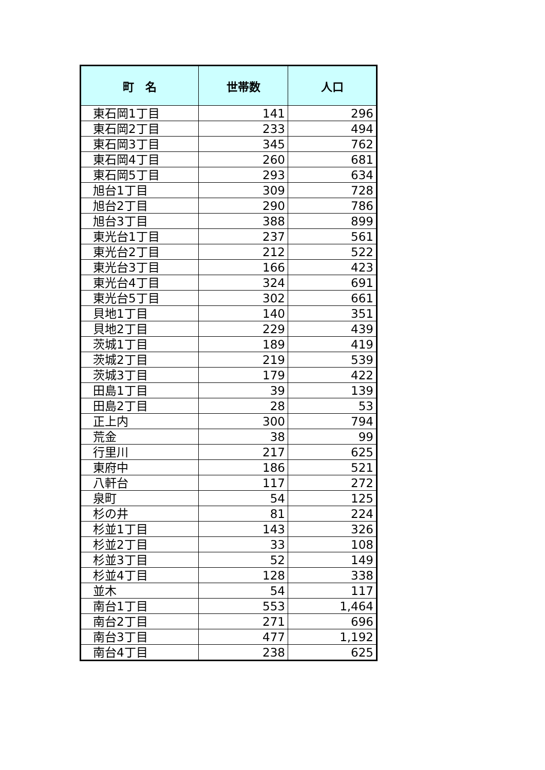| 町 名 | 世帯数 | 人口 |
| --- | --- | --- |
| 東石岡1丁目 | 141 | 296 |
| 東石岡2丁目 | 233 | 494 |
| 東石岡3丁目 | 345 | 762 |
| 東石岡4丁目 | 260 | 681 |
| 東石岡5丁目 | 293 | 634 |
| 旭台1丁目 | 309 | 728 |
| 旭台2丁目 | 290 | 786 |
| 旭台3丁目 | 388 | 899 |
| 東光台1丁目 | 237 | 561 |
| 東光台2丁目 | 212 | 522 |
| 東光台3丁目 | 166 | 423 |
| 東光台4丁目 | 324 | 691 |
| 東光台5丁目 | 302 | 661 |
| 貝地1丁目 | 140 | 351 |
| 貝地2丁目 | 229 | 439 |
| 茨城1丁目 | 189 | 419 |
| 茨城2丁目 | 219 | 539 |
| 茨城3丁目 | 179 | 422 |
| 田島1丁目 | 39 | 139 |
| 田島2丁目 | 28 | 53 |
| 正上内 | 300 | 794 |
| 荒金 | 38 | 99 |
| 行里川 | 217 | 625 |
| 東府中 | 186 | 521 |
| 八軒台 | 117 | 272 |
| 泉町 | 54 | 125 |
| 杉の井 | 81 | 224 |
| 杉並1丁目 | 143 | 326 |
| 杉並2丁目 | 33 | 108 |
| 杉並3丁目 | 52 | 149 |
| 杉並4丁目 | 128 | 338 |
| 並木 | 54 | 117 |
| 南台1丁目 | 553 | 1,464 |
| 南台2丁目 | 271 | 696 |
| 南台3丁目 | 477 | 1,192 |
| 南台4丁目 | 238 | 625 |